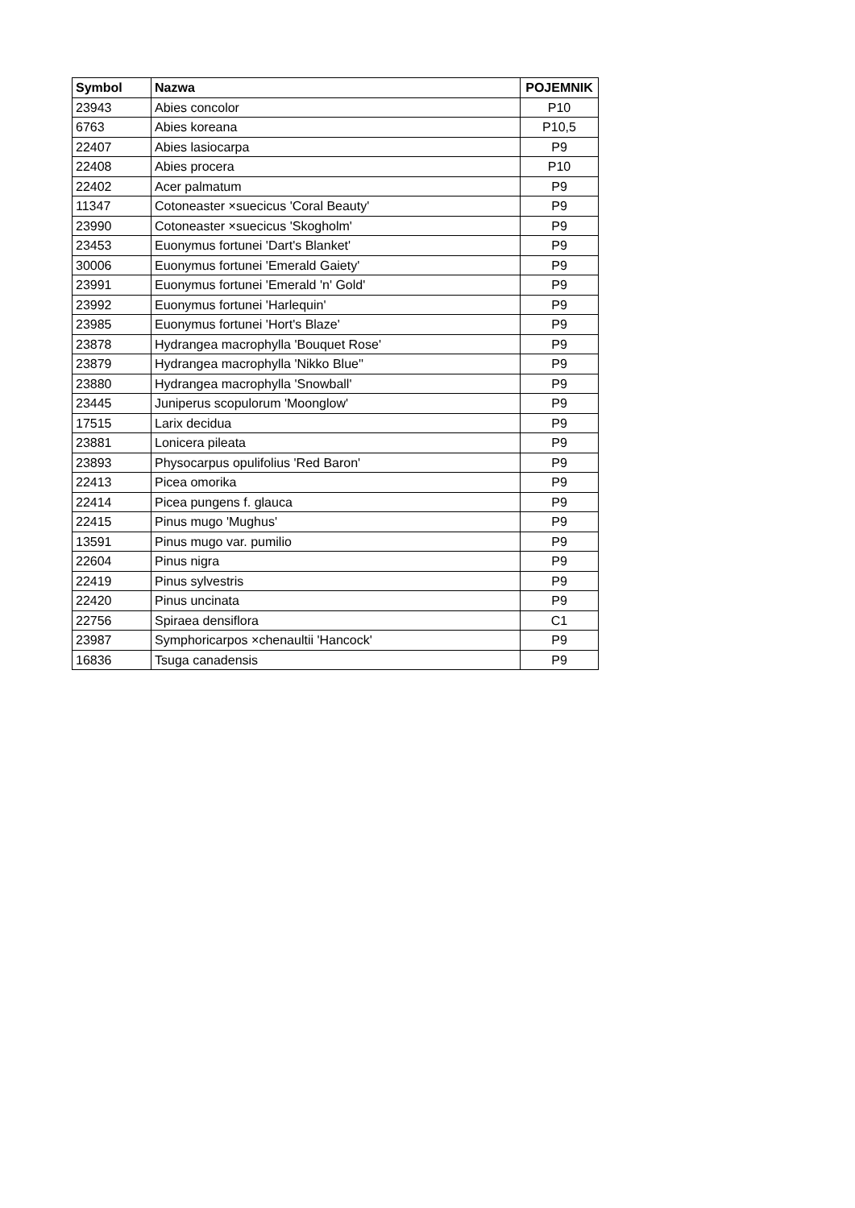| Symbol | Nazwa | POJEMNIK |
| --- | --- | --- |
| 23943 | Abies concolor | P10 |
| 6763 | Abies koreana | P10,5 |
| 22407 | Abies lasiocarpa | P9 |
| 22408 | Abies procera | P10 |
| 22402 | Acer palmatum | P9 |
| 11347 | Cotoneaster ×suecicus 'Coral Beauty' | P9 |
| 23990 | Cotoneaster ×suecicus 'Skogholm' | P9 |
| 23453 | Euonymus fortunei 'Dart's Blanket' | P9 |
| 30006 | Euonymus fortunei 'Emerald Gaiety' | P9 |
| 23991 | Euonymus fortunei 'Emerald 'n' Gold' | P9 |
| 23992 | Euonymus fortunei 'Harlequin' | P9 |
| 23985 | Euonymus fortunei 'Hort's Blaze' | P9 |
| 23878 | Hydrangea macrophylla 'Bouquet Rose' | P9 |
| 23879 | Hydrangea macrophylla 'Nikko Blue'' | P9 |
| 23880 | Hydrangea macrophylla 'Snowball' | P9 |
| 23445 | Juniperus scopulorum 'Moonglow' | P9 |
| 17515 | Larix decidua | P9 |
| 23881 | Lonicera pileata | P9 |
| 23893 | Physocarpus opulifolius 'Red Baron' | P9 |
| 22413 | Picea omorika | P9 |
| 22414 | Picea pungens f. glauca | P9 |
| 22415 | Pinus mugo 'Mughus' | P9 |
| 13591 | Pinus mugo var. pumilio | P9 |
| 22604 | Pinus nigra | P9 |
| 22419 | Pinus sylvestris | P9 |
| 22420 | Pinus uncinata | P9 |
| 22756 | Spiraea densiflora | C1 |
| 23987 | Symphoricarpos ×chenaultii 'Hancock' | P9 |
| 16836 | Tsuga canadensis | P9 |